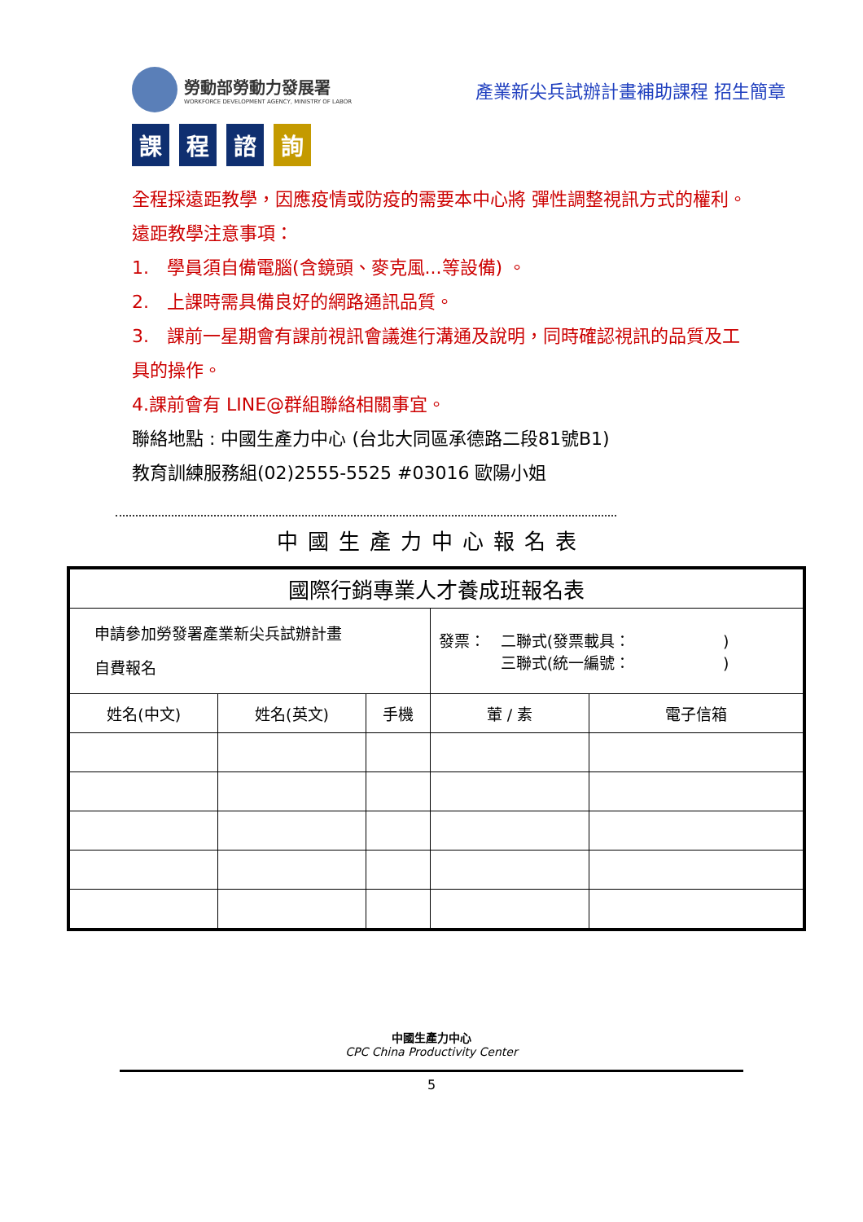勞動部勞動力發展署
WORKFORCE DEVELOPMENT AGENCY, MINISTRY OF LABOR
產業新尖兵試辦計畫補助課程 招生簡章
課 程 諮
詢
全程採遠距教學，因應疫情或防疫的需要本中心將 彈性調整視訊方式的權利。
遠距教學注意事項：
1.　學員須自備電腦(含鏡頭、麥克風...等設備) 。
2.　上課時需具備良好的網路通訊品質。
3.　課前一星期會有課前視訊會議進行溝通及說明，同時確認視訊的品質及工具的操作。
4.課前會有 LINE@群組聯絡相關事宜。
聯絡地點 : 中國生產力中心 (台北大同區承德路二段81號B1)
教育訓練服務組(02)2555-5525 #03016 歐陽小姐
中國生產力中心報名表
| 國際行銷專業人才養成班報名表 | | | | |
| --- | --- | --- | --- | --- |
| 申請參加勞發署產業新尖兵試辦計畫 自費報名 | | | 發票： 二聯式(發票載具： ) 三聯式(統一編號： ) | |
| 姓名(中文) | 姓名(英文) | 手機 | 葷 / 素 | 電子信箱 |
中國生產力中心
CPC China Productivity Center
5